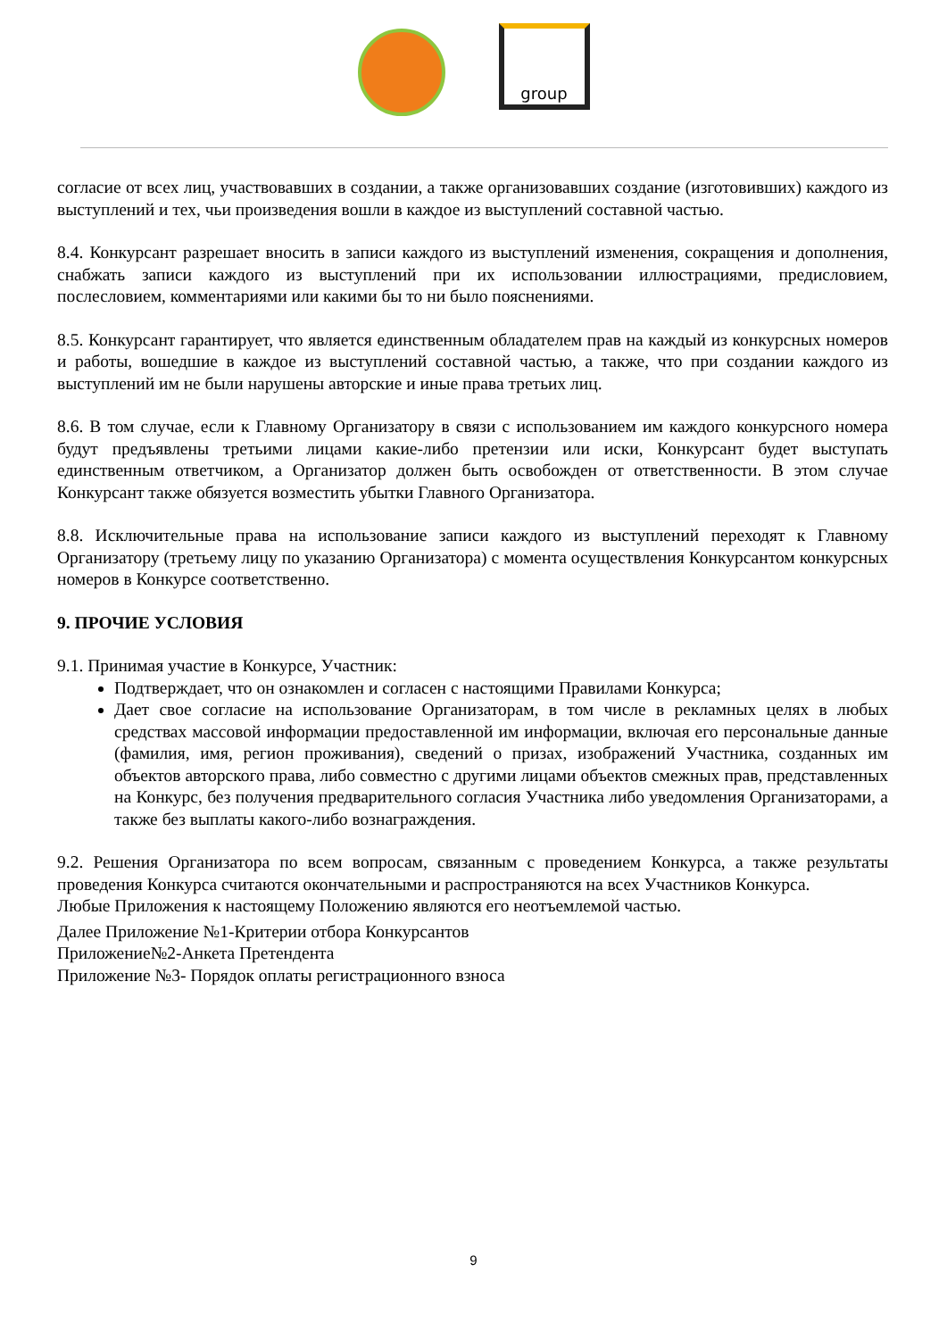group
согласие от всех лиц, участвовавших в создании, а также организовавших создание (изготовивших) каждого из выступлений и тех, чьи произведения вошли в каждое из выступлений составной частью.
8.4. Конкурсант разрешает вносить в записи каждого из выступлений изменения, сокращения и дополнения, снабжать записи каждого из выступлений при их использовании иллюстрациями, предисловием, послесловием, комментариями или какими бы то ни было пояснениями.
8.5. Конкурсант гарантирует, что является единственным обладателем прав на каждый из конкурсных номеров и работы, вошедшие в каждое из выступлений составной частью, а также, что при создании каждого из выступлений им не были нарушены авторские и иные права третьих лиц.
8.6. В том случае, если к Главному Организатору в связи с использованием им каждого конкурсного номера будут предъявлены третьими лицами какие-либо претензии или иски, Конкурсант будет выступать единственным ответчиком, а Организатор должен быть освобожден от ответственности. В этом случае Конкурсант также обязуется возместить убытки Главного Организатора.
8.8. Исключительные права на использование записи каждого из выступлений переходят к Главному Организатору (третьему лицу по указанию Организатора) с момента осуществления Конкурсантом конкурсных номеров в Конкурсе соответственно.
9. ПРОЧИЕ УСЛОВИЯ
9.1. Принимая участие в Конкурсе, Участник:
Подтверждает, что он ознакомлен и согласен с настоящими Правилами Конкурса;
Дает свое согласие на использование Организаторам, в том числе в рекламных целях в любых средствах массовой информации предоставленной им информации, включая его персональные данные (фамилия, имя, регион проживания), сведений о призах, изображений Участника, созданных им объектов авторского права, либо совместно с другими лицами объектов смежных прав, представленных на Конкурс, без получения предварительного согласия Участника либо уведомления Организаторами, а также без выплаты какого-либо вознаграждения.
9.2. Решения Организатора по всем вопросам, связанным с проведением Конкурса, а также результаты проведения Конкурса считаются окончательными и распространяются на всех Участников Конкурса.
Любые Приложения к настоящему Положению являются его неотъемлемой частью.
Далее Приложение №1-Критерии отбора Конкурсантов
Приложение№2-Анкета Претендента
Приложение №3- Порядок оплаты регистрационного взноса
9